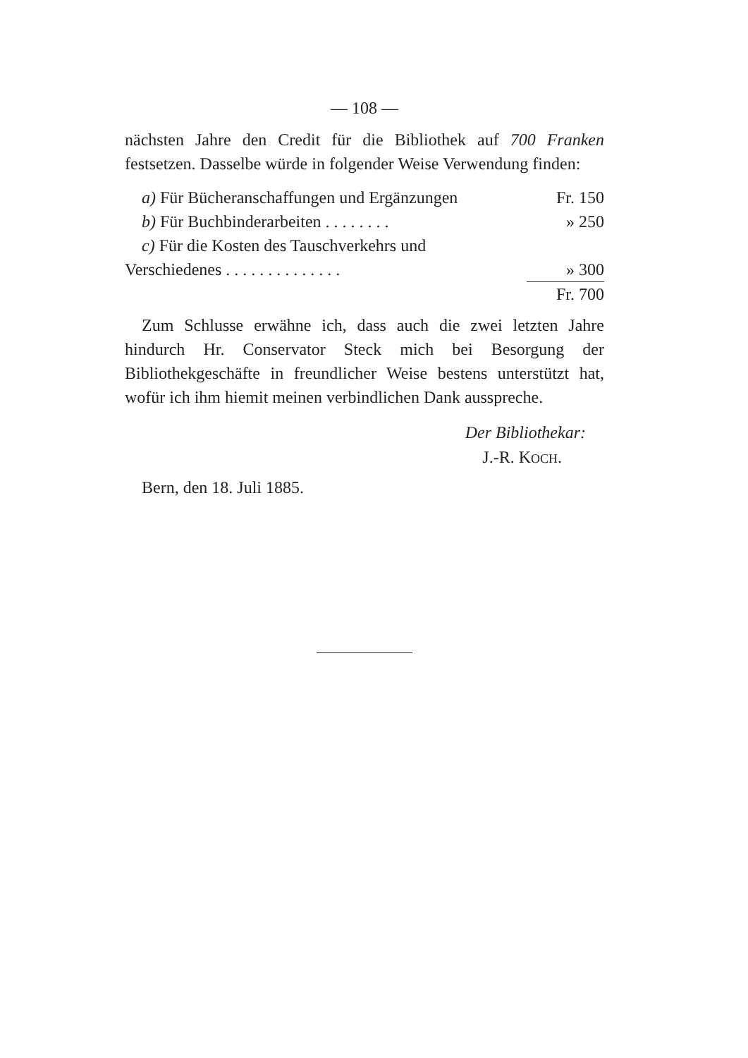— 108 —
nächsten Jahre den Credit für die Bibliothek auf 700 Franken festsetzen. Dasselbe würde in folgender Weise Verwendung finden:
| a) Für Bücheranschaffungen und Ergänzungen | Fr. 150 |
| b) Für Buchbinderarbeiten . . . . . . . . | » 250 |
| c) Für die Kosten des Tauschverkehrs und | |
| Verschiedenes . . . . . . . . . . . . . . | » 300 |
| | Fr. 700 |
Zum Schlusse erwähne ich, dass auch die zwei letzten Jahre hindurch Hr. Conservator Steck mich bei Besorgung der Bibliothekgeschäfte in freundlicher Weise bestens unterstützt hat, wofür ich ihm hiemit meinen verbindlichen Dank ausspreche.
Der Bibliothekar:
J.-R. KOCH.
Bern, den 18. Juli 1885.